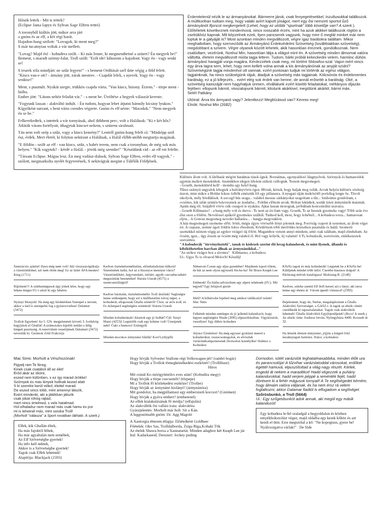Hősök lettek - Mit is tettek?
(Eclipse Jama Iapyx és Sylvan Sage Elfren tettei)
A toronyből kiáltás jött, mikor arra járt
a gnóm és az elf, a két régi barát.
Hajadon-hang szólott: "Lovagok, ki ment meg?"
S már tucatnyian voltak a vár mellett.
"Lovag? Majd én! - kobudera szólt. - Ki más lenne, ki megmenthetné a szüzet? Én megyek be!"
Bement, s maradt szörny-falat. Troll szólt: "Erőt ide! kihozom a hajadont. Vagy én - vagy senki se!
S teszek róla mindjárt: ne szűz legyen!" - s bement Ordítását szél űzte végig a föld felett.
"Kincs van-e ott? - ármány jött, zárak mestere. - Csapdát lelek, s nyerek. Vagy én - vagy senkise!"
Ment, s pusztult. Nyakát szegte, trükkös csapda várta. "Van kincs, bizony. Érzem." - törpe ment - hiába.
Ember jött: "Látom nehéz feladat vár." - s ment be. Üvöltése a hegyek válaszát kereste.
"Fogyunk lassan - alakváltó indult. - Én tudom, hogyan lehet átjutni bármily kicsiny lyukon."
Kígyóként surrant, s bent várta csendes végzete. Gnóm és elf nézte: "Maradok." "Nem megyek én se be."
Felkerekedtek, s intettek a vár tornyának, ahol döbbent perc, volt a Halálnak: "Ki e két hős? Átláták váram fortélyait, ithagytak kincset nekem, s szüzem siralmait.
Tán nem volt szép a szűz, vagy a kincs kemény?" Lentről gnóm-hang felelt rá: "Másképp szól ész, érdek. Mert életét, ki folyton nekiront a Halálnak, a Halál előbb-utóbb megtartja magának.
"E földön - szólt az elf - van kincs, szűz, s babér terem, nem csak a toronyban, de még sok más helyen." "Kik vagytok? - kérdé a Halál. - jövök még szembe!" "Készülünk rád - az elf ezt felelte.
"Társam Eclipse. Mágus lesz. Én meg vadász-dalnok, Sylvan Sage Elfren, erdei elf vagyok." - szólott, megmarkolta nyelét fegyverének, S nekivágtak megint a Túlélők Földjének.
Érdemtelenül nézik le az ármanyánokat. Bármerre járok, csak fenyegetésekkel, inzultusokkal találkozok. A múltkoriban tudtam meg, hogy valaki azért kapott jóságot, mert egy ősi nemzeti sportot űző ármányánót ifjoncot megkergetett (Lehet, hogy ez utóbbi "sportnak" több követője van? A szerk.). Előítéletek következnek mindenhová, nincs rosszabb érzés, mint ha azok akikkel találkozok rögtön a zsebükhöz kapnak. Mit képzelnek ezek, ilyen pancserek vagyunk, hogy mire ő meglát minket már nem loptuk le a gatyáját is? Most azonban minden megváltozott, végre igaz barátokra találtam. Mikor meghallottam, hogy szerveződik az Ármányánó Érdekvédelmi Szövetség (továbbiakban szövetség), megdobbant a szívem. Végre olyanok között lehetek, akik hasonlóan éreznek, gondolkoznak. Nem csalódtam, vezérünk, Noshui Min, hasonlóan látja a világot mint én. A szövetség minden álmomat valóra váltotta, életem megváltozott mióta tagja lettem. Tudom, bárki próbál kekeckedni velem, harminc dühös ármányánó haragját vonja magára. Kérdezzétek csak meg, mi történt Shlowfox-szal. Vajon mért nincs egy árva tagra sem, lehet, hogy nem kellett volna annak a kis ármányánónak az anyját szidni? Szövetségünk tagjai mindenhol ott vannak, ezért pontosan tudjuk mi történik az egész világon, tagjainknak, ha nincs szükségünk rájuk, átadjuk a szövetség más tagjainak. Kölcsönös és érdekmentes barátság, ez a jó kifejezés... ezért elég sok érdek van benne, de annál erősebb a barátság. Oké, a szövetség kasszáját nem hagyhatjuk üresen, elvállalunk ezért kisebb feladatokat, méltányos díjazás fejében: ellopunk bármit, visszalopunk bármit, kitolunk akárkivel, megölünk akárkit, bármi más.
Setét Patkány
Utóirat: Árva kis ármyanó vagy? Jelentkezz! Megbízásod van? Keress meg!
Elnök: Noshui Min (2682)
Különös álom volt. A látóhatár mögött hatalmas tüzek égtek. Borzalmas, egetnyaldosó lángnyelvek. Szörnyek és humanoidok egymás mellett menekültek. Szemükben idegen félelem szikrái csillogtak. Testem megremegett.
- Gourth, menekülnöd kell! - mondta egy belső hang.
Tűzes szárnyú angyalok lebegtek a halványvörös égen. Hívtak, kértek, hogy haljak meg velük. Arcuk helyén különös sötétség úszott, mint mikor a Holdat fekete felhők emésztik föl egy pillanatra. A nyugati táján üszkösödő porfelleg lengte be. Távoli sikolyok, mély hördülések. A sercegő hús szaga... valahol messze sárkányokat szagoltam a tűz... Szüleimre gondoltam, s ocsémre, kik talán szintén belevesznek az áradatba... Feltűnt előttem arcuk. Holtan feküdtek, testük felett ármynánók matattak. Apám még élt. Szájából vörös csík csurgott le nyakára. Ajkai lassan mozogtak, próbáltam koncentrálni szavaira.
- Gourth Killmaster! - a hang mély volt és durva - Te nem az én fiam vagy. Gourth, Te az Istenek gyermeke vagy! Több száz éve élsz ezen a földön. Neveléssel apákról gyermekre szálltál. Tudnod kell, most, hogy felnőttél... A kobudera sorsa... hamarosan eljön... A Gonosz megremeg nevedet hallatára... - hangja megcsuklott.
A kép megremegett szememe előtt. Sötét, mégis égyre vörösebb fényt jelentek meg. Forróság csapott át testemen, az álom véget ért. A csupasz, szénné égett földön fekve ébredtem. Körülöttem több mérföldes körzetben pusztulás és halál. Szomorú szemekkel néztem végig az egykor virágzó táj fölött. Magamhoz vettem annyi mindent, amit csak találtam, majd elindultam. Az ócsém, igen... úgy érzem az öcsém még valahol él. Hol vagy kölyök, írj valamit! S Ti, kobuderák, testvéreim, emlékezzetek szavaimra:
"A kobuderák "törvénytisztelő", tanok és kódexek szerint élő lovag-kalandorok, és mint ilyenek, állandó és kibékíthetetlen harcban állnak az ármynánókkal..."
"Az utókor virágot hoz a síromra" Killmaster, a kobudera
Ui.: Ugye Te is olvasod Moloch! Készülj!
Szenzációs ajánlat! Ilyen még nem volt! Aki visszaszolgáltatja a vizestömlőmet, azt nem ölöm meg! Ez az üzlet ÁFA mentes! King (1711)
Rájöttem!!! A szürkemágusok úgy jöttek létre, hogy egy fekete mágus FU-t adott ki egy fehérre.
Nyányi Monyók! Ha még egy hirdetésben Szerepel a nevem, akkor a tied is szerepelni fog a gyászrovatban! Dalamar (3472)
Trollok figyelem! Az 5. GN. megjelenését követő 3. fordulóig hagyjátok el Ghallát! A számotokra kijelölt terület a félig kiégett pusztaság. A rezervátum vezetőjének Dalamart (3472) neveztük ki. Gnómok Zöld Frakciója
Kedves tisztelettreméltatlan, előrehaladottan túlkorú! Szeretnétek tudni, hol az a bizonyos mennyei város? Vizestömlőkért, fegyverekért, infóért, egyéb csecsebecsékért megszánlak benneteket! Haratu Utarah (4575) a szemcsesziliágtól!
Kedves barátaim, tisztelettreméltó Troll úrnőink! Segítségre lenne szükségem, hogy ezt a kiállhatatlan tolvaj népet, a kobuderát, eltapossuk Ghalla színéről! Claw, az erős troll, és Er-Adanpard segítségére számítok! Haratu Utarah
Minden kobuderának! Akartok egy jó balhét? Cél: Sunyi Manó (4253)! Legutóbb csak egy kökése volt! Üzenjetek neki! Cuki a humora! Ezüstgyík
Minden mocskos ármynánó bűzlik! Korr'Lythypflx
Nimeroni Conan egy aljas gazember! Majdnem lopott tőlem, de hát az nem olyan egyszerű Ha-ha-ha! Sir Bruce Keaph Lee
Emberek! Én hiába udvaroltam egy alpesi tehénnek (FU). Mit tegyek? Egy felajzott gnóm
Ithril! A hőhérodat fejelted meg amikor találkoztál velem! Mac Sims
Felkérek minden semleges és jó jellemű kalandozót, hogy legyen segítségére Shade (2085) elpusztításában. Vigyázzatok, veszélyes! Egy dühös kobudera
Alynor Girmidon! Ha még egyszer gyalázni mered a kobuderákat, összecsomagolok, és elviszlek varázslatkomponensnek Dornodon kastélyába! Halmor a Kobudera
KSzSz tagok és más kobuderák! Lépjetek be a KSzSz-be! Küldjetek mindet több infót. Cserébe hasznos dolgok! A Blobzang művek katalógusa! Blobzang-R. (2140)
Kedves, szürke szemű Elf férfi keresi azt a lányt, aki tarsa lenne egy életen át. Várom igenlő válaszod! (2393)
Bejelentem, hogy én, Stefan, megalapítottam a Ghalla Alakváltó Szövetséget, a GASZ-t. A tagok az elnök címén cserélhetik ki tapasztalataikat. Tagok csak alakváltók lehetnek! Ghalla Alakváltói Egy(b)esüljetek! (Bocs! A szerk.) Az elnök címe: Endresz István, Nyíregyháza 4400, Kossuth út 32.
Ha létezik életunt ármynánó, jöjjön a kiégett föld északnyugati határára. Halor, a kobudera
Mac Sims: Morholt a Vészhozónak!
Figyelj rám Te féreg,
Kinek csak csatából áll az élet!
Erőd akár az ököré,
eszed nem különben, s ez így marad örökké!
Szörnyek és más lények hullnak kezed alatt
S ki szembe kerül véled, élettel marad.
De eszed sincs több, mint amennyi látszik,
Ezért mindenki, aki a játékban játszik
csak jókat röhög rajtad,
mert nincs értelmed, s vele hatalmad.
Hol elhaladsz nem marad más csak hamu és por
mi is lehetnél más, mint ostoba Troll!
(Morholt "válasza" a Sport rovatban látható. A szerk.)
Elfek, kik Ghallán éltek,
Ha más fajoktól féltek,
Ha már agyaltalán nem reméltek,
Az Elf Szövetségbe gyertek!
Ha info kell nektek,
Akkor is a Szövetségbe gyertek!
Tagok csak Elfek lehetnek!
Alapítója: Blackjack (2393)
Hogy hívják Sylvester Stallone régi Volkswagen-jét? (rambó bogár)
Hogy hívják a Trollok tömegkézelkedési eszközét? (Trollibusz)
Hitox
Mit csinál Ko mórigyümölcs eves után? (Kobudira megy)
Hogy hívják a törpe csecsemőt? (törpepe)
Mi a Trollok fő közlekedési eszköze? (Troller)
Hogy hívják az ármynánó kislányt? (ármynánóra)
Mit gondolsz, ha megpillantasz egy emberszerű korcsot? (Gnómen)
Hogy hívják a gyáva embert? (emberezel)
Az elfek kialakulásának fő módja? (elfajulás)
Az alakváltók ősi vallási irata: alakvátóra
Gyászjelentés: Morholt már holt. Sír a Kán.
A leggonómabb gnóm: Dr. Agg Magoló
A Xantorgia étterem étlapja: Előételként Goldbeer
Főételek: Oko Sas, Trolldalborda, Zsiga Biga,Kohaki Tök
Az ételek Shawa-borsa a Xannatartár. Minden adaghoz két Keaph Lee jár
Ital: Kadarkaseid, Desszert: Jockey puding
Dornodon, sötét varázslók leghatalmasabbika, minden élők ura és parancsolója! A tűzvihar varázslatoddal városokat, erdőket égettél hamuvá, elpusztítottad a világ nagy részét. Kérlek, engedd át nekem a maradékot! Hadd végezzek a puhány kalandorokkal, hadd verjem péppé a reménték fejét, hadd döntsem ki a fehér mágusok tornyait! A Te segítségedet kérném, hogy álmaim valóra váljanak, és ha nem érsz rá velem foglalkozni, akkor Dalamar fiadtól is elfogadom a segítséget.
Szőrösbunkó, a Troll (5664)
Ui.: Egy szőgesbunkót adok annak, aki megöl egy másik kalandozót!
Egy kobudera le-fel szaladgál a hegyoldalon és közben emyékbokszolást végez, majd oldalba egy kerek kőhöz és azt kezdi el ütni. Erre megszólal a kő: "Ne kopogtass, gyere be! Nyálcsorgatva várlak!" De Side